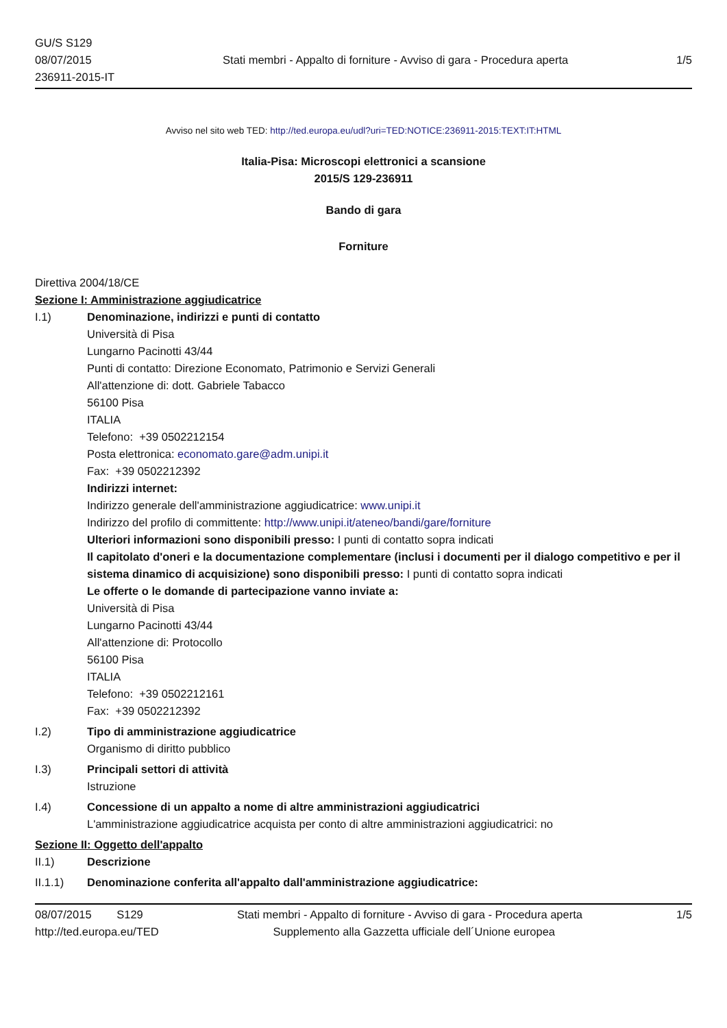GU/S S129
08/07/2015
236911-2015-IT
Stati membri - Appalto di forniture - Avviso di gara - Procedura aperta
1/5
Avviso nel sito web TED: http://ted.europa.eu/udl?uri=TED:NOTICE:236911-2015:TEXT:IT:HTML
Italia-Pisa: Microscopi elettronici a scansione
2015/S 129-236911
Bando di gara
Forniture
Direttiva 2004/18/CE
Sezione I: Amministrazione aggiudicatrice
I.1) Denominazione, indirizzi e punti di contatto
Università di Pisa
Lungarno Pacinotti 43/44
Punti di contatto: Direzione Economato, Patrimonio e Servizi Generali
All'attenzione di: dott. Gabriele Tabacco
56100 Pisa
ITALIA
Telefono: +39 0502212154
Posta elettronica: economato.gare@adm.unipi.it
Fax: +39 0502212392
Indirizzi internet:
Indirizzo generale dell'amministrazione aggiudicatrice: www.unipi.it
Indirizzo del profilo di committente: http://www.unipi.it/ateneo/bandi/gare/forniture
Ulteriori informazioni sono disponibili presso: I punti di contatto sopra indicati
Il capitolato d'oneri e la documentazione complementare (inclusi i documenti per il dialogo competitivo e per il sistema dinamico di acquisizione) sono disponibili presso: I punti di contatto sopra indicati
Le offerte o le domande di partecipazione vanno inviate a:
Università di Pisa
Lungarno Pacinotti 43/44
All'attenzione di: Protocollo
56100 Pisa
ITALIA
Telefono: +39 0502212161
Fax: +39 0502212392
I.2) Tipo di amministrazione aggiudicatrice
Organismo di diritto pubblico
I.3) Principali settori di attività
Istruzione
I.4) Concessione di un appalto a nome di altre amministrazioni aggiudicatrici
L'amministrazione aggiudicatrice acquista per conto di altre amministrazioni aggiudicatrici: no
Sezione II: Oggetto dell'appalto
II.1) Descrizione
II.1.1) Denominazione conferita all'appalto dall'amministrazione aggiudicatrice:
08/07/2015 S129 Stati membri - Appalto di forniture - Avviso di gara - Procedura aperta 1/5
http://ted.europa.eu/TED Supplemento alla Gazzetta ufficiale dell´Unione europea